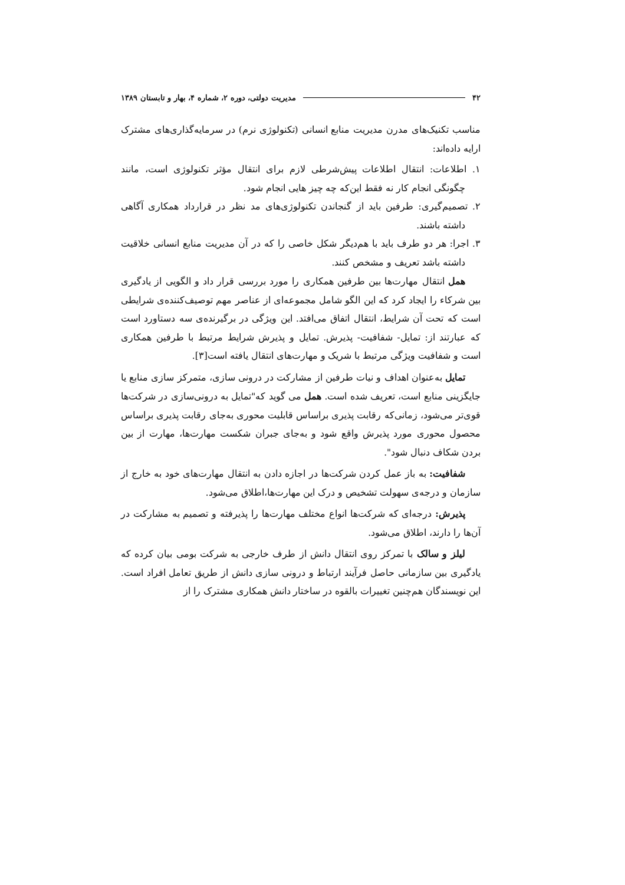۴۲ مدیریت دولتی، دوره ۲، شماره ۴، بهار و تابستان ۱۳۸۹
مناسب تکنیک‌های مدرن مدیریت منابع انسانی (تکنولوژی نرم) در سرمایه‌گذاری‌های مشترک ارایه داده‌اند:
۱. اطلاعات: انتقال اطلاعات پیش‌شرطی لازم برای انتقال مؤثر تکنولوژی است، مانند چگونگی انجام کار نه فقط این‌که چه چیز هایی انجام شود.
۲. تصمیم‌گیری: طرفین باید از گنجاندن تکنولوژی‌های مد نظر در قرارداد همکاری آگاهی داشته باشند.
۳. اجرا: هر دو طرف باید با هم‌دیگر شکل خاصی را که در آن مدیریت منابع انسانی خلاقیت داشته باشد تعریف و مشخص کنند.
همل انتقال مهارت‌ها بین طرفین همکاری را مورد بررسی قرار داد و الگویی از یادگیری بین شرکاء را ایجاد کرد که این الگو شامل مجموعه‌ای از عناصر مهم توصیف‌کننده‌ی شرایطی است که تحت آن شرایط، انتقال اتفاق می‌افتد. این ویژگی در برگیرنده‌ی سه دستاورد است که عبارتند از: تمایل- شفافیت- پذیرش. تمایل و پذیرش شرایط مرتبط با طرفین همکاری است و شفافیت ویژگی مرتبط با شریک و مهارت‌های انتقال یافته است[۳].
تمایل به‌عنوان اهداف و نیات طرفین از مشارکت در درونی سازی، متمرکز سازی منابع یا جایگزینی منابع است، تعریف شده است. همل می گوید که"تمایل به درونی‌سازی در شرکت‌ها قوی‌تر می‌شود، زمانی‌که رقابت پذیری براساس قابلیت محوری به‌جای رقابت پذیری براساس محصول محوری مورد پذیرش واقع شود و به‌جای جبران شکست مهارت‌ها، مهارت از بین بردن شکاف دنبال شود".
شفافیت: به باز عمل کردن شرکت‌ها در اجازه دادن به انتقال مهارت‌های خود به خارج از سازمان و درجه‌ی سهولت تشخیص و درک این مهارت‌ها،اطلاق می‌شود.
پذیرش: درجه‌ای که شرکت‌ها انواع مختلف مهارت‌ها را پذیرفته و تصمیم به مشارکت در آن‌ها را دارند، اطلاق می‌شود.
لیلز و سالک با تمرکز روی انتقال دانش از طرف خارجی به شرکت بومی بیان کرده که یادگیری بین سازمانی حاصل فرآیند ارتباط و درونی سازی دانش از طریق تعامل افراد است. این نویسندگان هم‌چنین تغییرات بالقوه در ساختار دانش همکاری مشترک را از